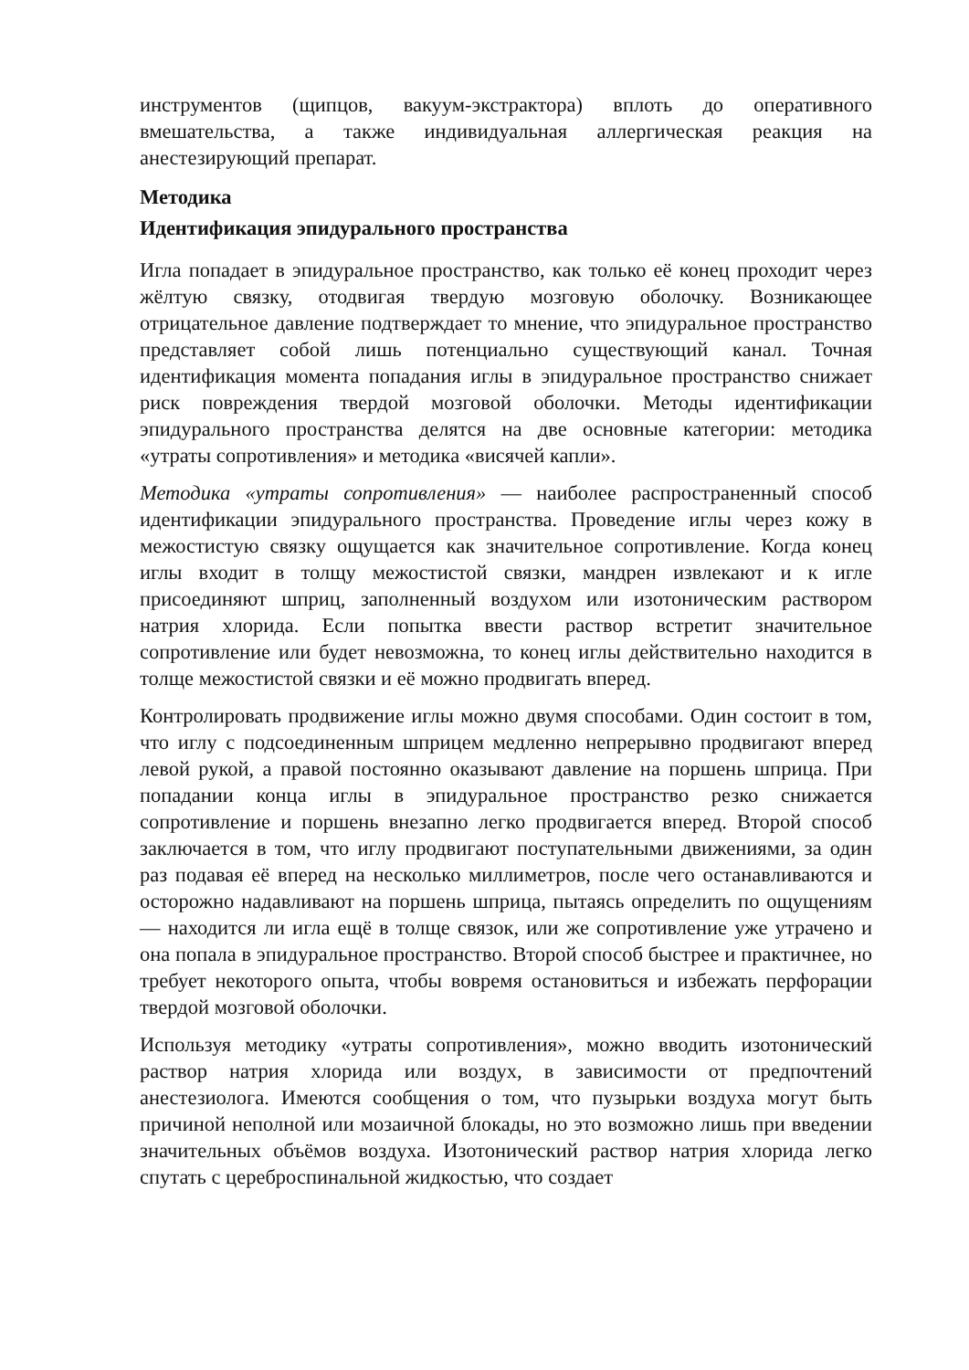инструментов (щипцов, вакуум-экстрактора) вплоть до оперативного вмешательства, а также индивидуальная аллергическая реакция на анестезирующий препарат.
Методика
Идентификация эпидурального пространства
Игла попадает в эпидуральное пространство, как только её конец проходит через жёлтую связку, отодвигая твердую мозговую оболочку. Возникающее отрицательное давление подтверждает то мнение, что эпидуральное пространство представляет собой лишь потенциально существующий канал. Точная идентификация момента попадания иглы в эпидуральное пространство снижает риск повреждения твердой мозговой оболочки. Методы идентификации эпидурального пространства делятся на две основные категории: методика «утраты сопротивления» и методика «висячей капли».
Методика «утраты сопротивления» — наиболее распространенный способ идентификации эпидурального пространства. Проведение иглы через кожу в межостистую связку ощущается как значительное сопротивление. Когда конец иглы входит в толщу межостистой связки, мандрен извлекают и к игле присоединяют шприц, заполненный воздухом или изотоническим раствором натрия хлорида. Если попытка ввести раствор встретит значительное сопротивление или будет невозможна, то конец иглы действительно находится в толще межостистой связки и её можно продвигать вперед.
Контролировать продвижение иглы можно двумя способами. Один состоит в том, что иглу с подсоединенным шприцем медленно непрерывно продвигают вперед левой рукой, а правой постоянно оказывают давление на поршень шприца. При попадании конца иглы в эпидуральное пространство резко снижается сопротивление и поршень внезапно легко продвигается вперед. Второй способ заключается в том, что иглу продвигают поступательными движениями, за один раз подавая её вперед на несколько миллиметров, после чего останавливаются и осторожно надавливают на поршень шприца, пытаясь определить по ощущениям — находится ли игла ещё в толще связок, или же сопротивление уже утрачено и она попала в эпидуральное пространство. Второй способ быстрее и практичнее, но требует некоторого опыта, чтобы вовремя остановиться и избежать перфорации твердой мозговой оболочки.
Используя методику «утраты сопротивления», можно вводить изотонический раствор натрия хлорида или воздух, в зависимости от предпочтений анестезиолога. Имеются сообщения о том, что пузырьки воздуха могут быть причиной неполной или мозаичной блокады, но это возможно лишь при введении значительных объёмов воздуха. Изотонический раствор натрия хлорида легко спутать с цереброспинальной жидкостью, что создает